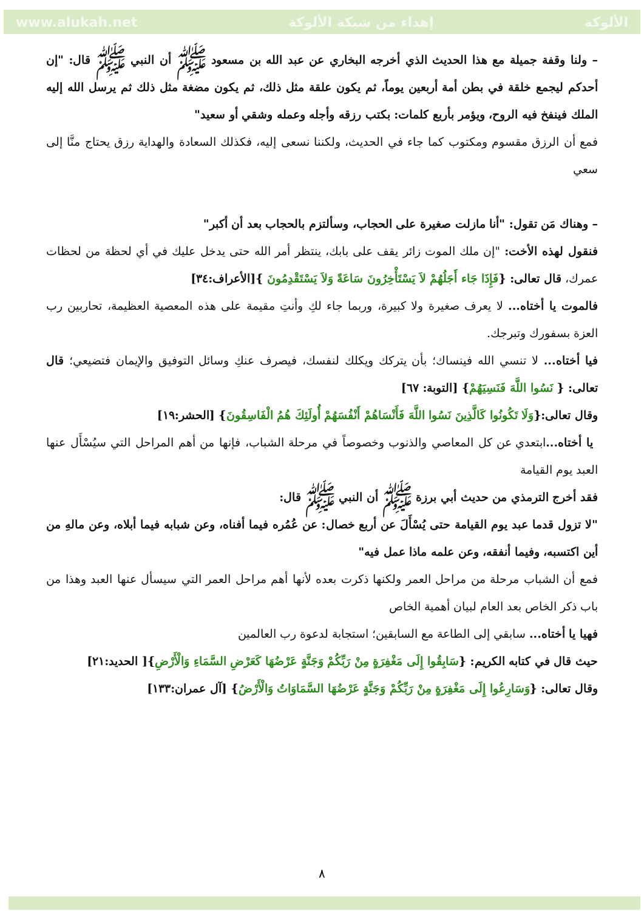www.alukah.net إهداء من شبكة الألوكة الألوكة
– ولنا وقفة جميلة مع هذا الحديث الذي أخرجه البخاري عن عبد الله بن مسعود ﷺ أن النبي ﷺ قال: "إن أحدكم ليجمع خلقة في بطن أمة أربعين يوماً، ثم يكون علقة مثل ذلك، ثم يكون مضغة مثل ذلك ثم يرسل الله إليه الملك فينفخ فيه الروح، ويؤمر بأربع كلمات: بكتب رزقه وأجله وعمله وشقي أو سعيد"
فمع أن الرزق مقسوم ومكتوب كما جاء في الحديث، ولكننا نسعى إليه، فكذلك السعادة والهداية رزق يحتاج منَّا إلى سعي
– وهناك مَن تقول: "أنا مازلت صغيرة على الحجاب، وسألتزم بالحجاب بعد أن أكبر"
فنقول لهذه الأخت: "إن ملك الموت زائر يقف على بابك، ينتظر أمر الله حتى يدخل عليك في أي لحظة من لحظات عمرك، قال تعالى: {فَإِذَا جَاء أَجَلُهُمْ لاَ يَسْتَأْخِرُونَ سَاعَةً وَلاَ يَسْتَقْدِمُونَ }[الأعراف:٣٤]
فالموت يا أختاه... لا يعرف صغيرة ولا كبيرة، وربما جاء لكِ وأنتِ مقيمة على هذه المعصية العظيمة، تحاربين رب العزة بسفورك وتبرجك.
فيا أختاه... لا تنسي الله فينساك؛ بأن يتركك ويكلك لنفسك، فيصرف عنكِ وسائل التوفيق والإيمان فتضيعي؛ قال تعالى: { نَسُوا اللَّهَ فَنَسِيَهُمْ} [التوبة: ٦٧]
وقال تعالى:{وَلَا تَكُونُوا كَالَّذِينَ نَسُوا اللَّهَ فَأَنْسَاهُمْ أَنْفُسَهُمْ أُولَئِكَ هُمُ الْفَاسِقُونَ} [الحشر:١٩]
يا أختاه... ابتعدي عن كل المعاصي والذنوب وخصوصاً في مرحلة الشباب، فإنها من أهم المراحل التي سيُسْأَل عنها العبد يوم القيامة
فقد أخرج الترمذي من حديث أبي برزة ﷺ أن النبي ﷺ قال:
"لا تزول قدما عبد يوم القيامة حتى يُسْأَلَ عن أربع خصال: عن عُمُره فيما أفناه، وعن شبابه فيما أبلاه، وعن مالهِ من أين اكتسبه، وفيما أنفقه، وعن علمه ماذا عمل فيه"
فمع أن الشباب مرحلة من مراحل العمر ولكنها ذكرت بعده لأنها أهم مراحل العمر التي سيسأل عنها العبد وهذا من باب ذكر الخاص بعد العام لبيان أهمية الخاص
فهيا يا أختاه... سابقي إلى الطاعة مع السابقين؛ استجابة لدعوة رب العالمين
حيث قال في كتابه الكريم: {سَابِقُوا إِلَى مَغْفِرَةٍ مِنْ رَبِّكُمْ وَجَنَّةٍ عَرْضُهَا كَعَرْضِ السَّمَاءِ وَالْأَرْضِ}[ الحديد:٢١]
وقال تعالى: {وَسَارِعُوا إِلَى مَغْفِرَةٍ مِنْ رَبِّكُمْ وَجَنَّةٍ عَرْضُهَا السَّمَاوَاتُ وَالْأَرْضُ} [آل عمران:١٣٣]
٨